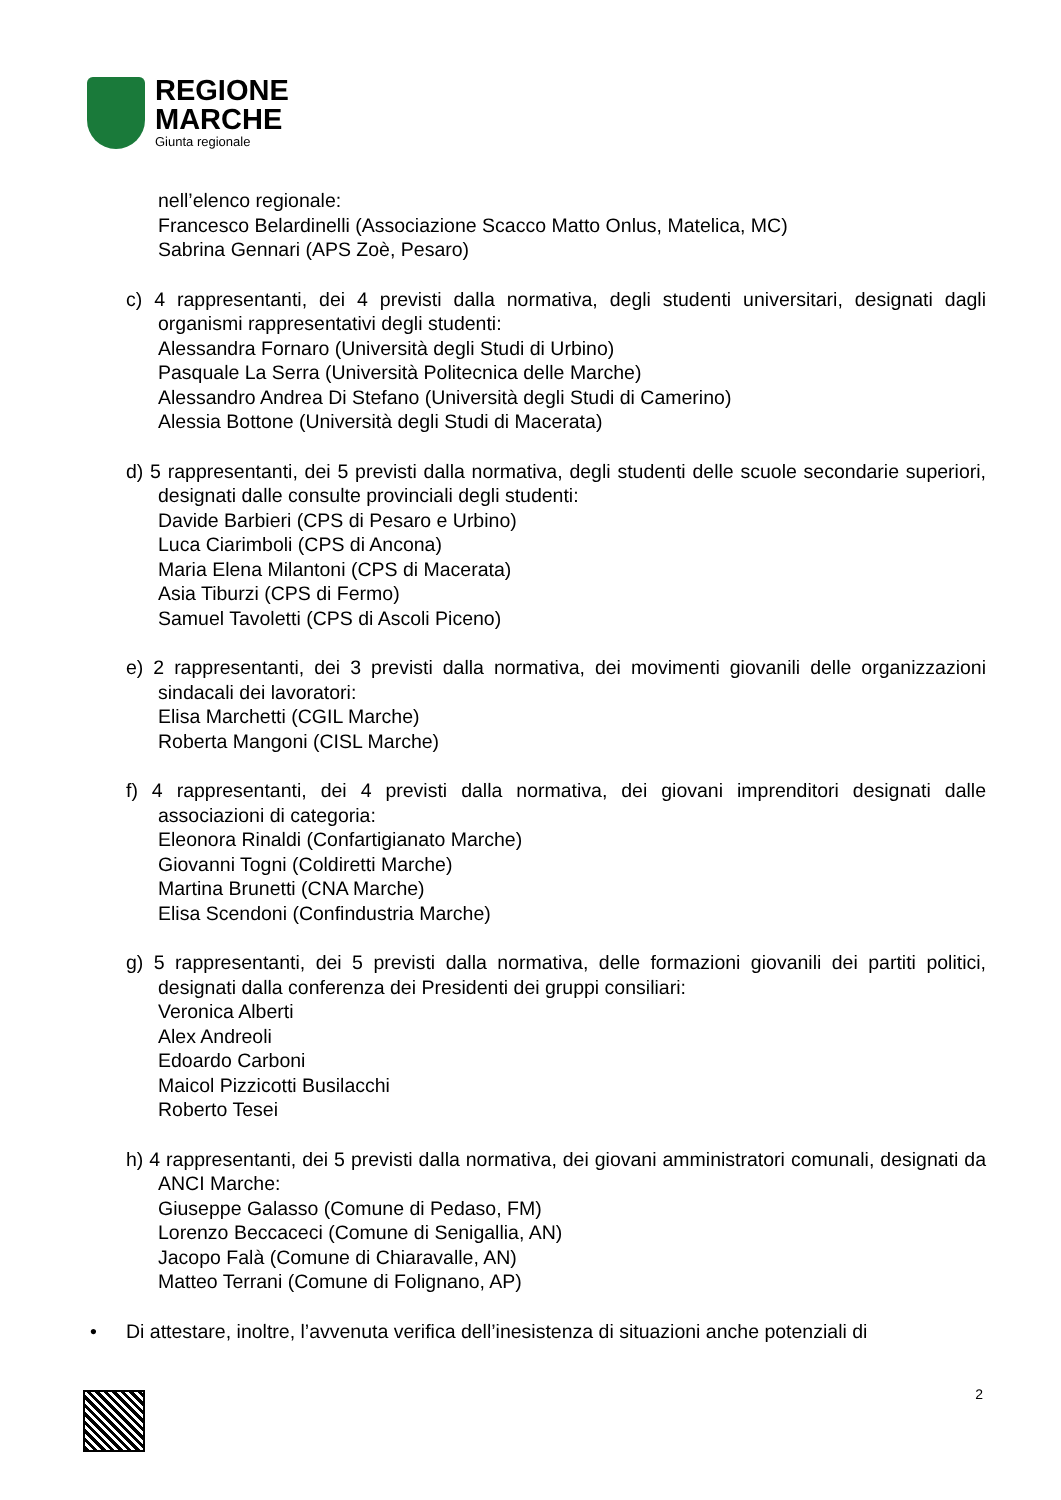REGIONE
MARCHE
Giunta regionale
nell’elenco regionale:
Francesco Belardinelli (Associazione Scacco Matto Onlus, Matelica, MC)
Sabrina Gennari (APS Zoè, Pesaro)
c) 4 rappresentanti, dei 4 previsti dalla normativa, degli studenti universitari, designati dagli organismi rappresentativi degli studenti:
Alessandra Fornaro (Università degli Studi di Urbino)
Pasquale La Serra (Università Politecnica delle Marche)
Alessandro Andrea Di Stefano (Università degli Studi di Camerino)
Alessia Bottone (Università degli Studi di Macerata)
d) 5 rappresentanti, dei 5 previsti dalla normativa, degli studenti delle scuole secondarie superiori, designati dalle consulte provinciali degli studenti:
Davide Barbieri (CPS di Pesaro e Urbino)
Luca Ciarimboli (CPS di Ancona)
Maria Elena Milantoni (CPS di Macerata)
Asia Tiburzi (CPS di Fermo)
Samuel Tavoletti (CPS di Ascoli Piceno)
e) 2 rappresentanti, dei 3 previsti dalla normativa, dei movimenti giovanili delle organizzazioni sindacali dei lavoratori:
Elisa Marchetti (CGIL Marche)
Roberta Mangoni (CISL Marche)
f) 4 rappresentanti, dei 4 previsti dalla normativa, dei giovani imprenditori designati dalle associazioni di categoria:
Eleonora Rinaldi (Confartigianato Marche)
Giovanni Togni (Coldiretti Marche)
Martina Brunetti (CNA Marche)
Elisa Scendoni (Confindustria Marche)
g) 5 rappresentanti, dei 5 previsti dalla normativa, delle formazioni giovanili dei partiti politici, designati dalla conferenza dei Presidenti dei gruppi consiliari:
Veronica Alberti
Alex Andreoli
Edoardo Carboni
Maicol Pizzicotti Busilacchi
Roberto Tesei
h) 4 rappresentanti, dei 5 previsti dalla normativa, dei giovani amministratori comunali, designati da ANCI Marche:
Giuseppe Galasso (Comune di Pedaso, FM)
Lorenzo Beccaceci (Comune di Senigallia, AN)
Jacopo Falà (Comune di Chiaravalle, AN)
Matteo Terrani (Comune di Folignano, AP)
• Di attestare, inoltre, l’avvenuta verifica dell’inesistenza di situazioni anche potenziali di
2